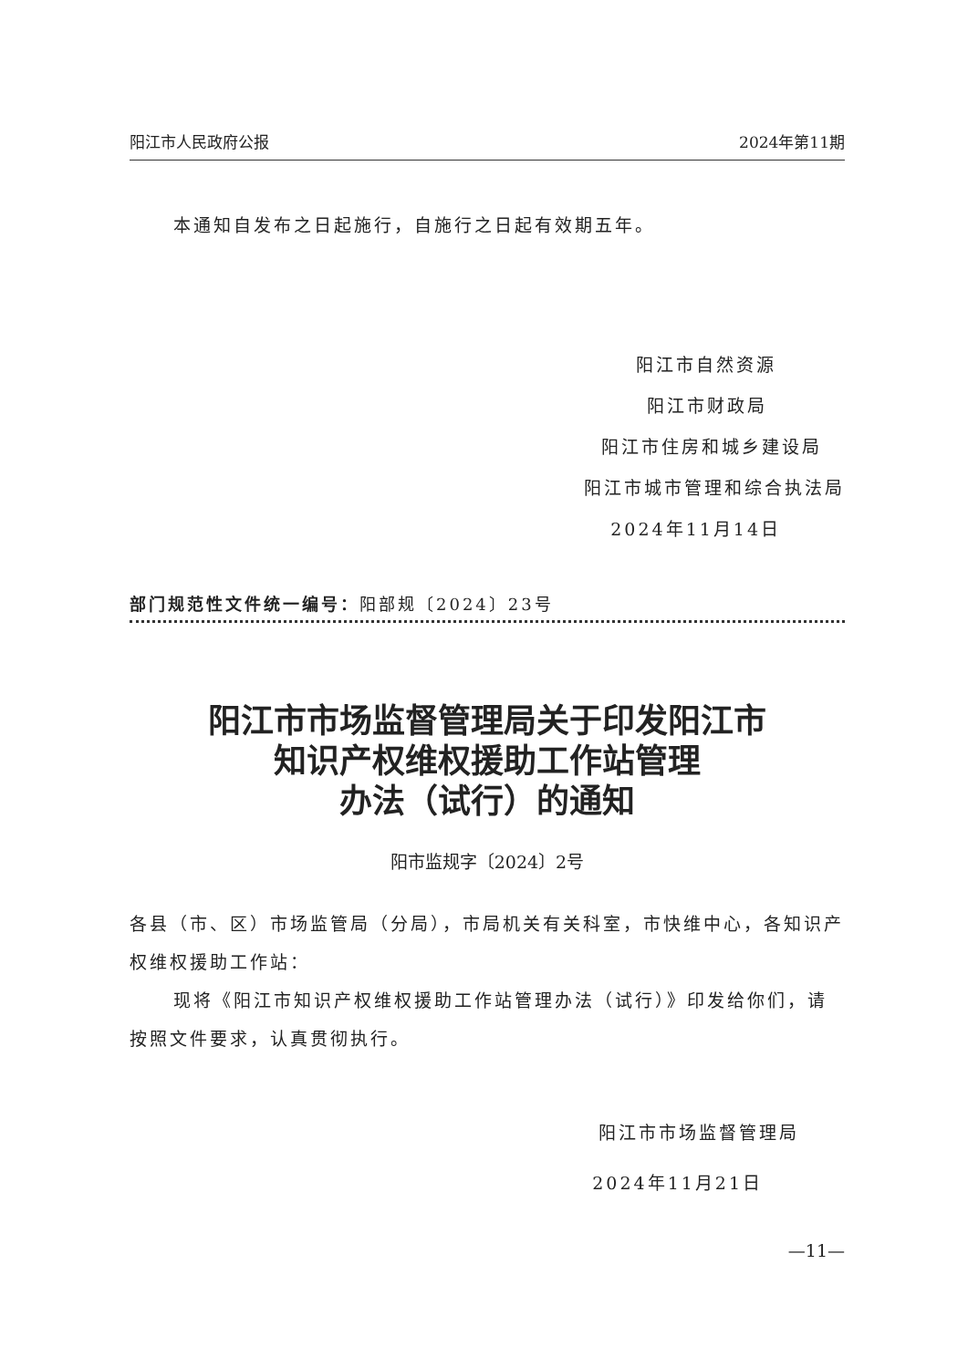阳江市人民政府公报 2024年第11期
本通知自发布之日起施行，自施行之日起有效期五年。
阳江市自然资源
阳江市财政局
阳江市住房和城乡建设局
阳江市城市管理和综合执法局
2024年11月14日
部门规范性文件统一编号：阳部规〔2024〕23号
阳江市市场监督管理局关于印发阳江市
知识产权维权援助工作站管理
办法（试行）的通知
阳市监规字〔2024〕2号
各县（市、区）市场监管局（分局），市局机关有关科室，市快维中心，各知识产权维权援助工作站：
现将《阳江市知识产权维权援助工作站管理办法（试行）》印发给你们，请按照文件要求，认真贯彻执行。
阳江市市场监督管理局
2024年11月21日
—11—